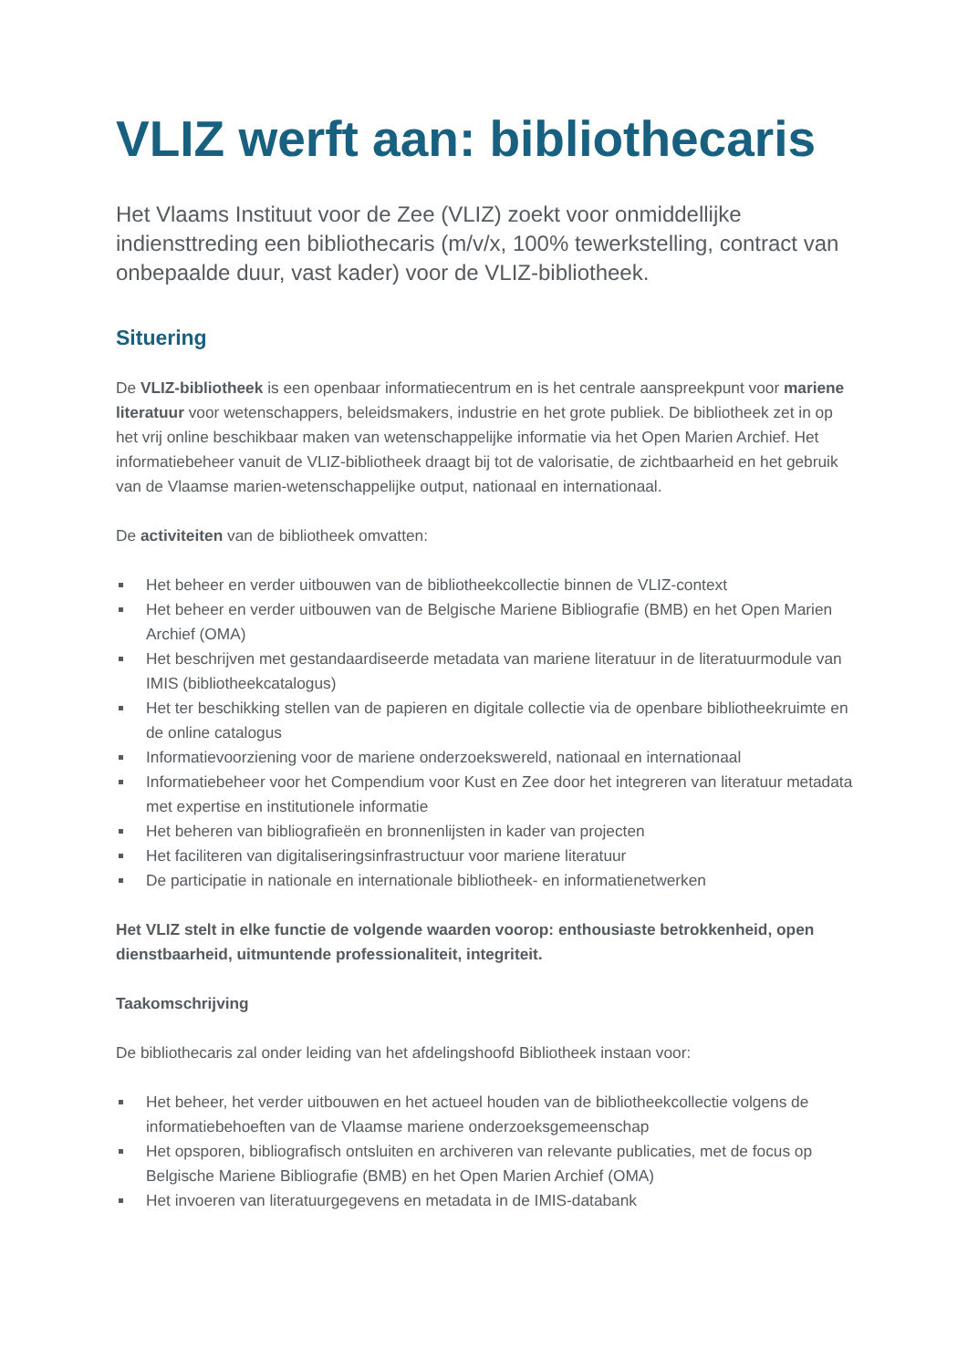VLIZ werft aan: bibliothecaris
Het Vlaams Instituut voor de Zee (VLIZ) zoekt voor onmiddellijke indiensttreding een bibliothecaris (m/v/x, 100% tewerkstelling, contract van onbepaalde duur, vast kader) voor de VLIZ-bibliotheek.
Situering
De VLIZ-bibliotheek is een openbaar informatiecentrum en is het centrale aanspreekpunt voor mariene literatuur voor wetenschappers, beleidsmakers, industrie en het grote publiek. De bibliotheek zet in op het vrij online beschikbaar maken van wetenschappelijke informatie via het Open Marien Archief. Het informatiebeheer vanuit de VLIZ-bibliotheek draagt bij tot de valorisatie, de zichtbaarheid en het gebruik van de Vlaamse marien-wetenschappelijke output, nationaal en internationaal.
De activiteiten van de bibliotheek omvatten:
Het beheer en verder uitbouwen van de bibliotheekcollectie binnen de VLIZ-context
Het beheer en verder uitbouwen van de Belgische Mariene Bibliografie (BMB) en het Open Marien Archief (OMA)
Het beschrijven met gestandaardiseerde metadata van mariene literatuur in de literatuurmodule van IMIS (bibliotheekcatalogus)
Het ter beschikking stellen van de papieren en digitale collectie via de openbare bibliotheekruimte en de online catalogus
Informatievoorziening voor de mariene onderzoekswereld, nationaal en internationaal
Informatiebeheer voor het Compendium voor Kust en Zee door het integreren van literatuur metadata met expertise en institutionele informatie
Het beheren van bibliografieën en bronnenlijsten in kader van projecten
Het faciliteren van digitaliseringsinfrastructuur voor mariene literatuur
De participatie in nationale en internationale bibliotheek- en informatienetwerken
Het VLIZ stelt in elke functie de volgende waarden voorop: enthousiaste betrokkenheid, open dienstbaarheid, uitmuntende professionaliteit, integriteit.
Taakomschrijving
De bibliothecaris zal onder leiding van het afdelingshoofd Bibliotheek instaan voor:
Het beheer, het verder uitbouwen en het actueel houden van de bibliotheekcollectie volgens de informatiebehoeften van de Vlaamse mariene onderzoeksgemeenschap
Het opsporen, bibliografisch ontsluiten en archiveren van relevante publicaties, met de focus op Belgische Mariene Bibliografie (BMB) en het Open Marien Archief (OMA)
Het invoeren van literatuurgegevens en metadata in de IMIS-databank